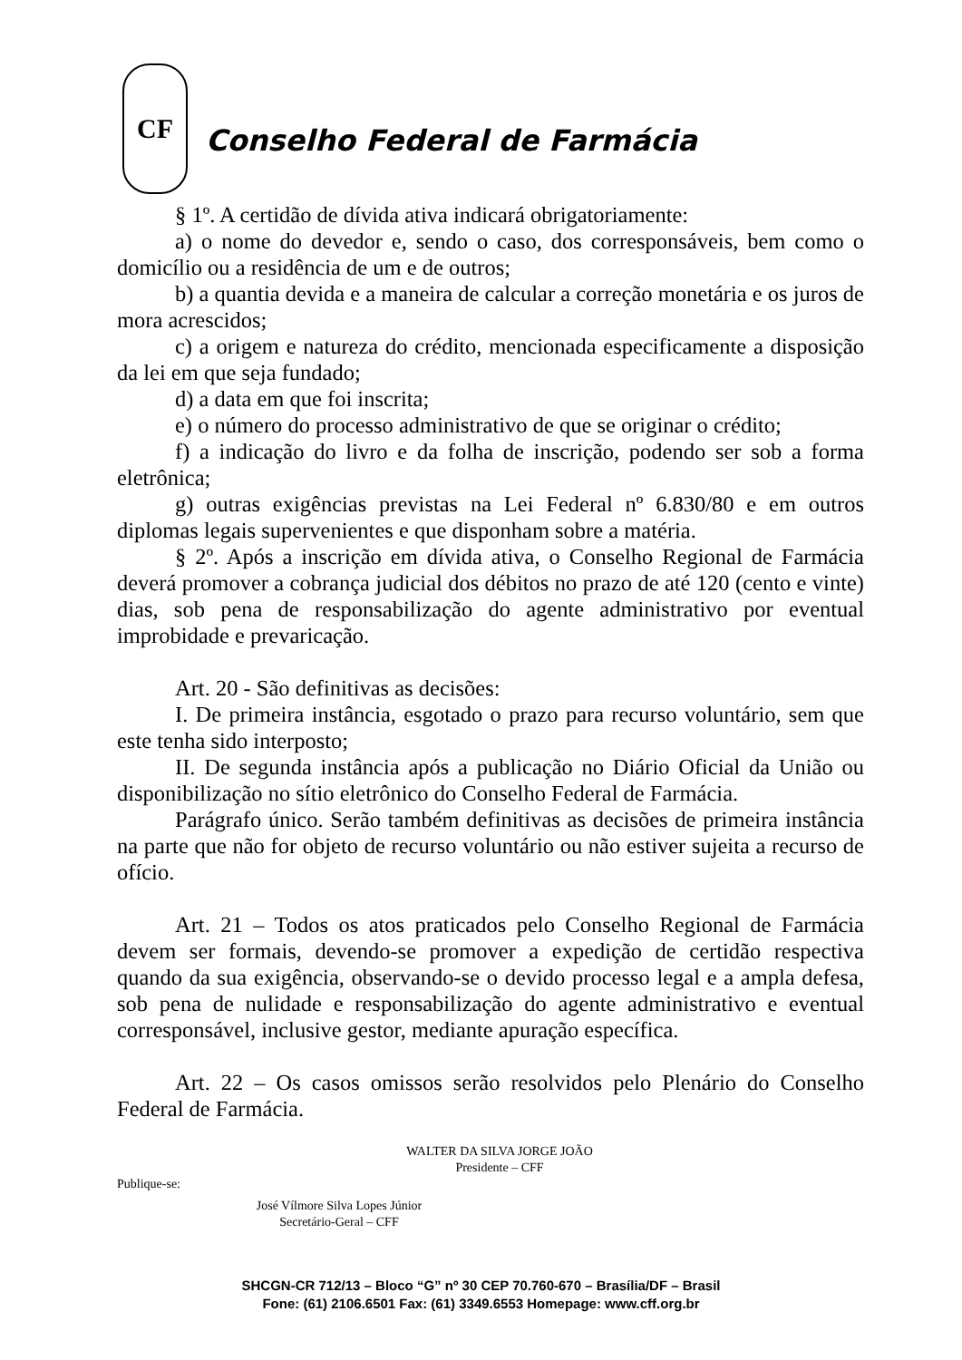CF
Conselho Federal de Farmácia
§ 1º. A certidão de dívida ativa indicará obrigatoriamente:
a) o nome do devedor e, sendo o caso, dos corresponsáveis, bem como o domicílio ou a residência de um e de outros;
b) a quantia devida e a maneira de calcular a correção monetária e os juros de mora acrescidos;
c) a origem e natureza do crédito, mencionada especificamente a disposição da lei em que seja fundado;
d) a data em que foi inscrita;
e) o número do processo administrativo de que se originar o crédito;
f) a indicação do livro e da folha de inscrição, podendo ser sob a forma eletrônica;
g) outras exigências previstas na Lei Federal nº 6.830/80 e em outros diplomas legais supervenientes e que disponham sobre a matéria.
§ 2º. Após a inscrição em dívida ativa, o Conselho Regional de Farmácia deverá promover a cobrança judicial dos débitos no prazo de até 120 (cento e vinte) dias, sob pena de responsabilização do agente administrativo por eventual improbidade e prevaricação.
Art. 20 - São definitivas as decisões:
I. De primeira instância, esgotado o prazo para recurso voluntário, sem que este tenha sido interposto;
II. De segunda instância após a publicação no Diário Oficial da União ou disponibilização no sítio eletrônico do Conselho Federal de Farmácia.
Parágrafo único. Serão também definitivas as decisões de primeira instância na parte que não for objeto de recurso voluntário ou não estiver sujeita a recurso de ofício.
Art. 21 – Todos os atos praticados pelo Conselho Regional de Farmácia devem ser formais, devendo-se promover a expedição de certidão respectiva quando da sua exigência, observando-se o devido processo legal e a ampla defesa, sob pena de nulidade e responsabilização do agente administrativo e eventual corresponsável, inclusive gestor, mediante apuração específica.
Art. 22 – Os casos omissos serão resolvidos pelo Plenário do Conselho Federal de Farmácia.
WALTER DA SILVA JORGE JOÃO
Presidente – CFF
Publique-se:
José Vílmore Silva Lopes Júnior
Secretário-Geral – CFF
SHCGN-CR 712/13 – Bloco “G” nº 30 CEP 70.760-670 – Brasília/DF – Brasil
Fone: (61) 2106.6501 Fax: (61) 3349.6553 Homepage: www.cff.org.br